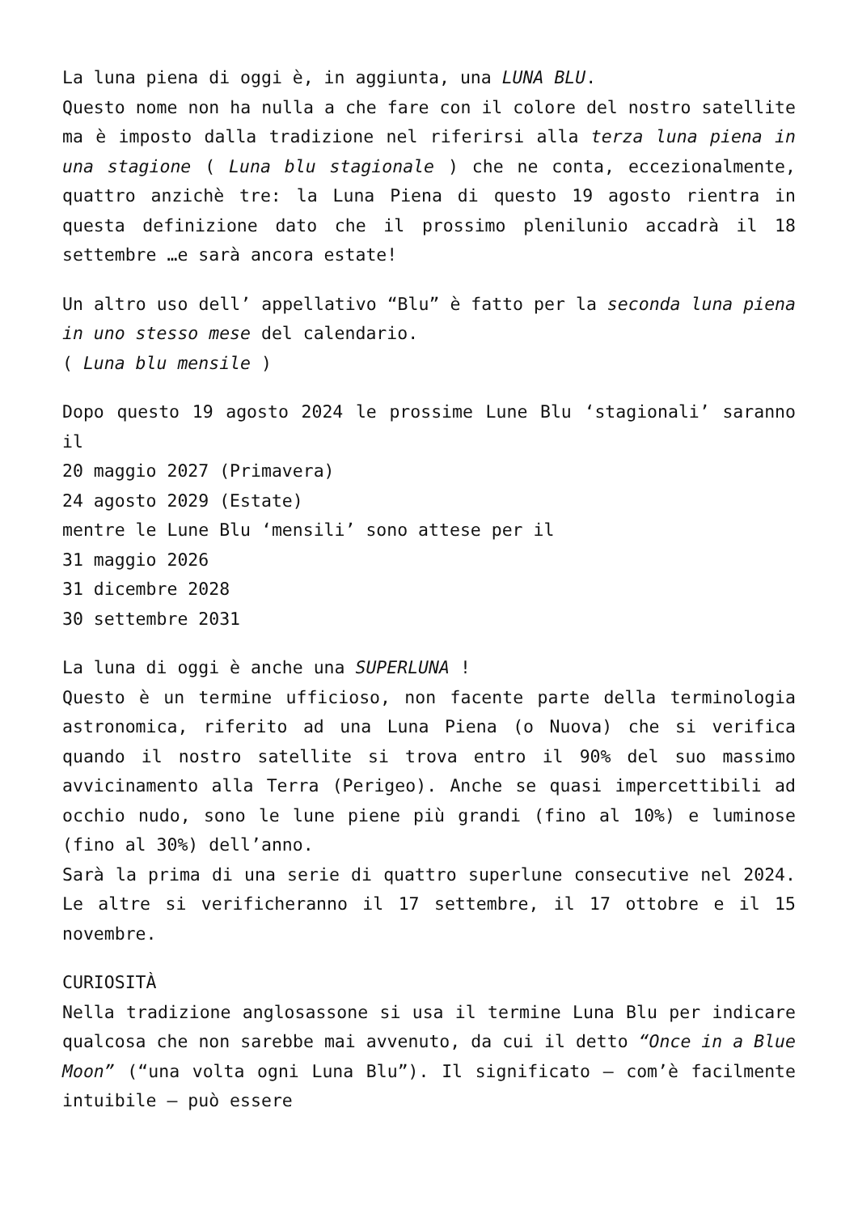La luna piena di oggi è, in aggiunta, una LUNA BLU.
Questo nome non ha nulla a che fare con il colore del nostro satellite ma è imposto dalla tradizione nel riferirsi alla terza luna piena in una stagione ( Luna blu stagionale ) che ne conta, eccezionalmente, quattro anzichè tre: la Luna Piena di questo 19 agosto rientra in questa definizione dato che il prossimo plenilunio accadrà il 18 settembre …e sarà ancora estate!
Un altro uso dell’ appellativo “Blu” è fatto per la seconda luna piena in uno stesso mese del calendario.
( Luna blu mensile )
Dopo questo 19 agosto 2024 le prossime Lune Blu ‘stagionali’ saranno il
20 maggio 2027 (Primavera)
24 agosto 2029 (Estate)
mentre le Lune Blu ‘mensili’ sono attese per il
31 maggio 2026
31 dicembre 2028
30 settembre 2031
La luna di oggi è anche una SUPERLUNA !
Questo è un termine ufficioso, non facente parte della terminologia astronomica, riferito ad una Luna Piena (o Nuova) che si verifica quando il nostro satellite si trova entro il 90% del suo massimo avvicinamento alla Terra (Perigeo). Anche se quasi impercettibili ad occhio nudo, sono le lune piene più grandi (fino al 10%) e luminose (fino al 30%) dell’anno.
Sarà la prima di una serie di quattro superlune consecutive nel 2024. Le altre si verificheranno il 17 settembre, il 17 ottobre e il 15 novembre.
CURIOSITÀ
Nella tradizione anglosassone si usa il termine Luna Blu per indicare qualcosa che non sarebbe mai avvenuto, da cui il detto “Once in a Blue Moon” (“una volta ogni Luna Blu”). Il significato – com’è facilmente intuibile – può essere